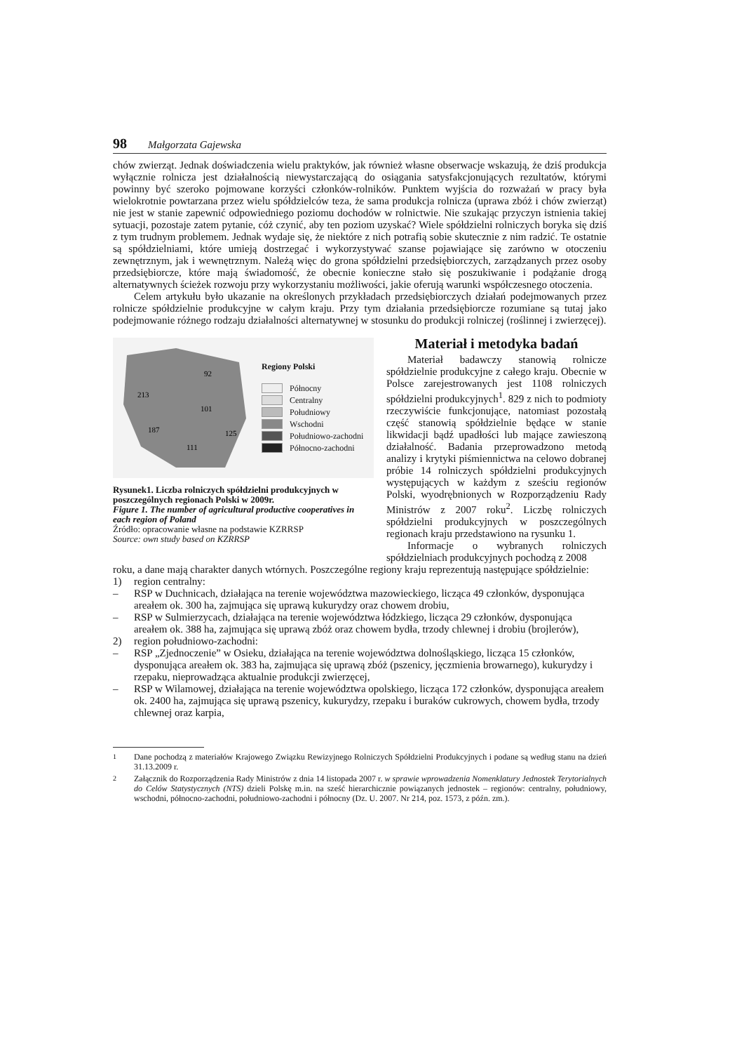98 Małgorzata Gajewska
chów zwierząt. Jednak doświadczenia wielu praktyków, jak również własne obserwacje wskazują, że dziś produkcja wyłącznie rolnicza jest działalnością niewystarczającą do osiągania satysfakcjonujących rezultatów, którymi powinny być szeroko pojmowane korzyści członków-rolników. Punktem wyjścia do rozważań w pracy była wielokrotnie powtarzana przez wielu spółdzielców teza, że sama produkcja rolnicza (uprawa zbóż i chów zwierząt) nie jest w stanie zapewnić odpowiedniego poziomu dochodów w rolnictwie. Nie szukając przyczyn istnienia takiej sytuacji, pozostaje zatem pytanie, cóż czynić, aby ten poziom uzyskać? Wiele spółdzielni rolniczych boryka się dziś z tym trudnym problemem. Jednak wydaje się, że niektóre z nich potrafią sobie skutecznie z nim radzić. Te ostatnie są spółdzielniami, które umieją dostrzegać i wykorzystywać szanse pojawiające się zarówno w otoczeniu zewnętrznym, jak i wewnętrznym. Należą więc do grona spółdzielni przedsiębiorczych, zarządzanych przez osoby przedsiębiorcze, które mają świadomość, że obecnie konieczne stało się poszukiwanie i podążanie drogą alternatywnych ścieżek rozwoju przy wykorzystaniu możliwości, jakie oferują warunki współczesnego otoczenia.
Celem artykułu było ukazanie na określonych przykładach przedsiębiorczych działań podejmowanych przez rolnicze spółdzielnie produkcyjne w całym kraju. Przy tym działania przedsiębiorcze rozumiane są tutaj jako podejmowanie różnego rodzaju działalności alternatywnej w stosunku do produkcji rolniczej (roślinnej i zwierzęcej).
92
213
101
187
125
111
Regiony Polski
Północny
Centralny
Południowy
Wschodni
Południowo-zachodni
Północno-zachodni
Rysunek1. Liczba rolniczych spółdzielni produkcyjnych w poszczególnych regionach Polski w 2009r.
Figure 1. The number of agricultural productive cooperatives in each region of Poland
Źródło: opracowanie własne na podstawie KZRRSP
Source: own study based on KZRRSP
Materiał i metodyka badań
Materiał badawczy stanowią rolnicze spółdzielnie produkcyjne z całego kraju. Obecnie w Polsce zarejestrowanych jest 1108 rolniczych spółdzielni produkcyjnych<sup>1</sup>. 829 z nich to podmioty rzeczywiście funkcjonujące, natomiast pozostałą część stanowią spółdzielnie będące w stanie likwidacji bądź upadłości lub mające zawieszoną działalność. Badania przeprowadzono metodą analizy i krytyki piśmiennictwa na celowo dobranej próbie 14 rolniczych spółdzielni produkcyjnych występujących w każdym z sześciu regionów Polski, wyodrębnionych w Rozporządzeniu Rady Ministrów z 2007 roku<sup>2</sup>. Liczbę rolniczych spółdzielni produkcyjnych w poszczególnych regionach kraju przedstawiono na rysunku 1.
Informacje o wybranych rolniczych spółdzielniach produkcyjnych pochodzą z 2008
roku, a dane mają charakter danych wtórnych. Poszczególne regiony kraju reprezentują następujące spółdzielnie:
1) region centralny:
– RSP w Duchnicach, działająca na terenie województwa mazowieckiego, licząca 49 członków, dysponująca areałem ok. 300 ha, zajmująca się uprawą kukurydzy oraz chowem drobiu,
– RSP w Sulmierzycach, działająca na terenie województwa łódzkiego, licząca 29 członków, dysponująca areałem ok. 388 ha, zajmująca się uprawą zbóż oraz chowem bydła, trzody chlewnej i drobiu (brojlerów),
2) region południowo-zachodni:
– RSP „Zjednoczenie” w Osieku, działająca na terenie województwa dolnośląskiego, licząca 15 członków, dysponująca areałem ok. 383 ha, zajmująca się uprawą zbóż (pszenicy, jęczmienia browarnego), kukurydzy i rzepaku, nieprowadząca aktualnie produkcji zwierzęcej,
– RSP w Wilamowej, działająca na terenie województwa opolskiego, licząca 172 członków, dysponująca areałem ok. 2400 ha, zajmująca się uprawą pszenicy, kukurydzy, rzepaku i buraków cukrowych, chowem bydła, trzody chlewnej oraz karpia,
<sup>1</sup> Dane pochodzą z materiałów Krajowego Związku Rewizyjnego Rolniczych Spółdzielni Produkcyjnych i podane są według stanu na dzień 31.13.2009 r.
<sup>2</sup> Załącznik do Rozporządzenia Rady Ministrów z dnia 14 listopada 2007 r. w sprawie wprowadzenia Nomenklatury Jednostek Terytorialnych do Celów Statystycznych (NTS) dzieli Polskę m.in. na sześć hierarchicznie powiązanych jednostek – regionów: centralny, południowy, wschodni, północno-zachodni, południowo-zachodni i północny (Dz. U. 2007. Nr 214, poz. 1573, z późn. zm.).